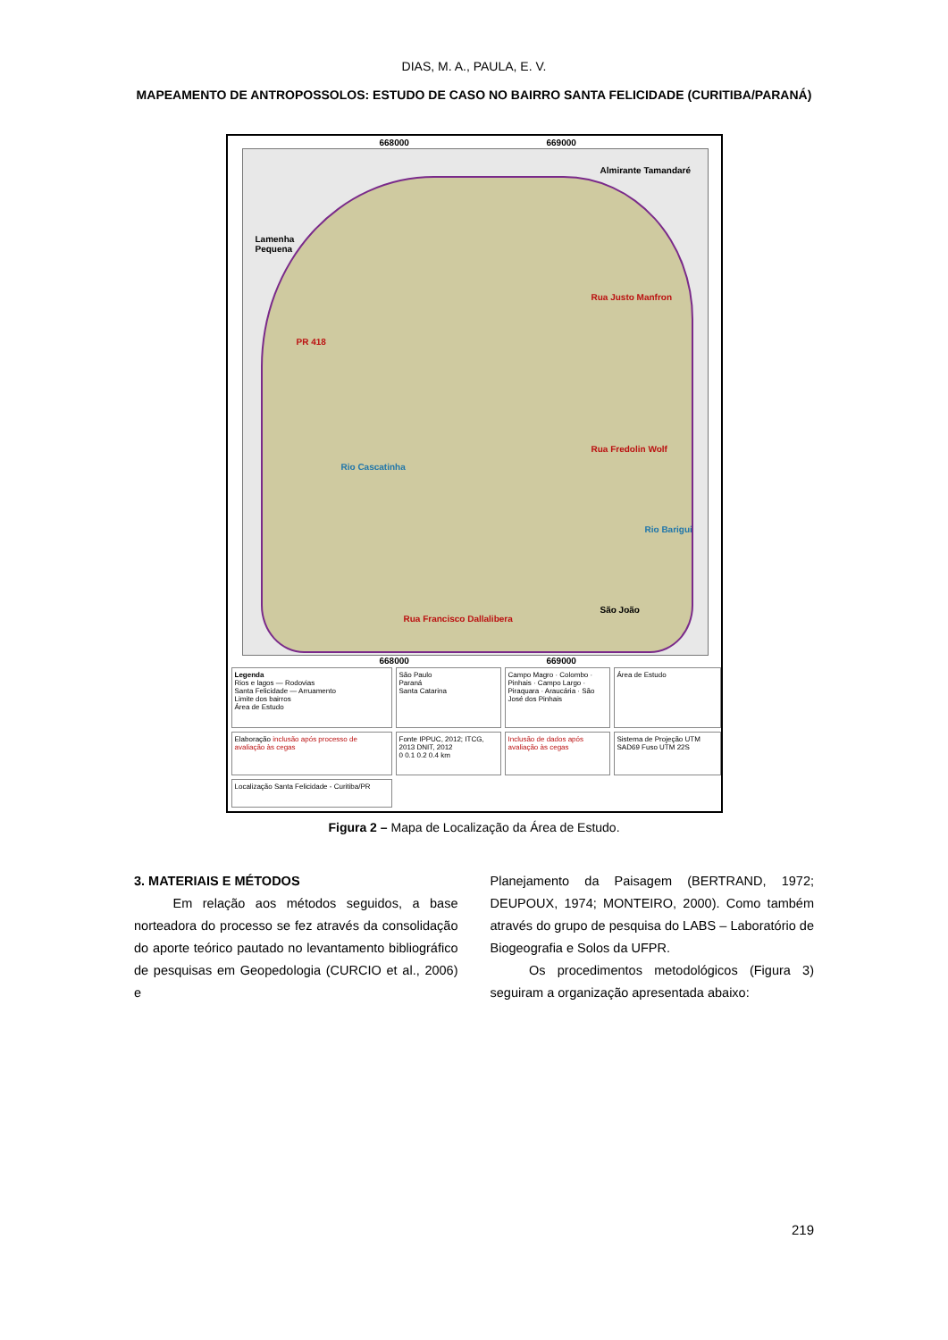DIAS, M. A., PAULA, E. V.
MAPEAMENTO DE ANTROPOSSOLOS: ESTUDO DE CASO NO BAIRRO SANTA FELICIDADE (CURITIBA/PARANÁ)
668000 669000
Almirante Tamandaré
Lamenha
Pequena
PR 418
Rua Justo Manfron
Rua Fredolin Wolf
Rio Cascatinha
Rio Barigui
São João
Rua Francisco Dallalibera
668000 669000
Legenda
Rios e lagos — Rodovias
Santa Felicidade — Arruamento
Limite dos bairros
Área de Estudo
São Paulo
Paraná
Santa Catarina
Campo Magro · Colombo · Pinhais · Campo Largo · Piraquara · Araucária · São José dos Pinhais
Área de Estudo
Elaboração inclusão após processo de avaliação às cegas
Fonte IPPUC, 2012; ITCG, 2013 DNIT, 2012
0 0.1 0.2 0.4 km
Inclusão de dados após avaliação às cegas
Sistema de Projeção UTM SAD69 Fuso UTM 22S
Localização Santa Felicidade - Curitiba/PR
Figura 2 – Mapa de Localização da Área de Estudo.
3. MATERIAIS E MÉTODOS
   Em relação aos métodos seguidos, a base norteadora do processo se fez através da consolidação do aporte teórico pautado no levantamento bibliográfico de pesquisas em Geopedologia (CURCIO et al., 2006) e
Planejamento da Paisagem (BERTRAND, 1972; DEUPOUX, 1974; MONTEIRO, 2000). Como também através do grupo de pesquisa do LABS – Laboratório de Biogeografia e Solos da UFPR.
   Os procedimentos metodológicos (Figura 3) seguiram a organização apresentada abaixo:
219